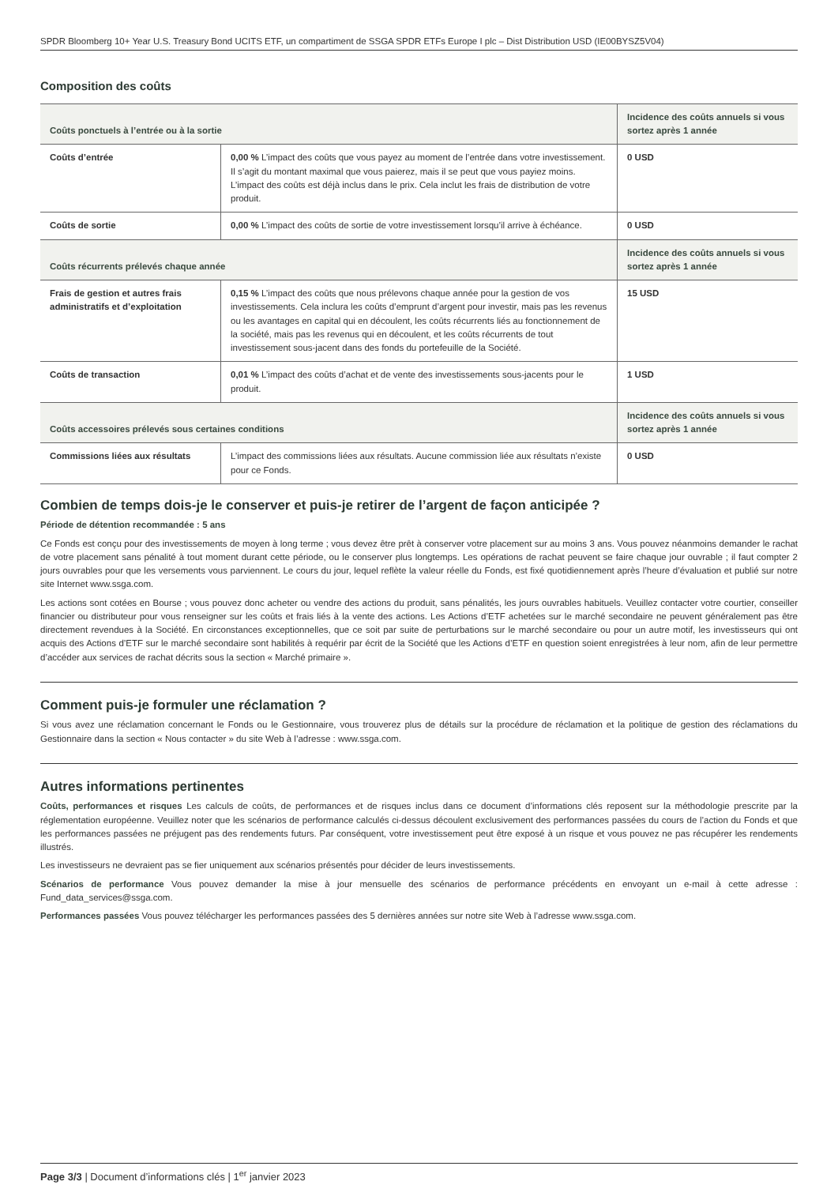SPDR Bloomberg 10+ Year U.S. Treasury Bond UCITS ETF, un compartiment de SSGA SPDR ETFs Europe I plc – Dist Distribution USD (IE00BYSZ5V04)
Composition des coûts
| Coûts ponctuels à l’entrée ou à la sortie | | Incidence des coûts annuels si vous sortez après 1 année |
| --- | --- | --- |
| Coûts d’entrée | 0,00 % L’impact des coûts que vous payez au moment de l’entrée dans votre investissement. Il s’agit du montant maximal que vous paierez, mais il se peut que vous payiez moins. L’impact des coûts est déjà inclus dans le prix. Cela inclut les frais de distribution de votre produit. | 0 USD |
| Coûts de sortie | 0,00 % L’impact des coûts de sortie de votre investissement lorsqu’il arrive à échéance. | 0 USD |
| Coûts récurrents prélevés chaque année | | Incidence des coûts annuels si vous sortez après 1 année |
| Frais de gestion et autres frais administratifs et d’exploitation | 0,15 % L’impact des coûts que nous prélevons chaque année pour la gestion de vos investissements. Cela inclura les coûts d’emprunt d’argent pour investir, mais pas les revenus ou les avantages en capital qui en découlent, les coûts récurrents liés au fonctionnement de la société, mais pas les revenus qui en découlent, et les coûts récurrents de tout investissement sous-jacent dans des fonds du portefeuille de la Société. | 15 USD |
| Coûts de transaction | 0,01 % L’impact des coûts d’achat et de vente des investissements sous-jacents pour le produit. | 1 USD |
| Coûts accessoires prélevés sous certaines conditions | | Incidence des coûts annuels si vous sortez après 1 année |
| Commissions liées aux résultats | L’impact des commissions liées aux résultats. Aucune commission liée aux résultats n’existe pour ce Fonds. | 0 USD |
Combien de temps dois-je le conserver et puis-je retirer de l’argent de façon anticipée ?
Période de détention recommandée : 5 ans
Ce Fonds est conçu pour des investissements de moyen à long terme ; vous devez être prêt à conserver votre placement sur au moins 3 ans. Vous pouvez néanmoins demander le rachat de votre placement sans pénalité à tout moment durant cette période, ou le conserver plus longtemps. Les opérations de rachat peuvent se faire chaque jour ouvrable ; il faut compter 2 jours ouvrables pour que les versements vous parviennent. Le cours du jour, lequel reflète la valeur réelle du Fonds, est fixé quotidiennement après l’heure d’évaluation et publié sur notre site Internet www.ssga.com.
Les actions sont cotées en Bourse ; vous pouvez donc acheter ou vendre des actions du produit, sans pénalités, les jours ouvrables habituels. Veuillez contacter votre courtier, conseiller financier ou distributeur pour vous renseigner sur les coûts et frais liés à la vente des actions. Les Actions d’ETF achetées sur le marché secondaire ne peuvent généralement pas être directement revendues à la Société. En circonstances exceptionnelles, que ce soit par suite de perturbations sur le marché secondaire ou pour un autre motif, les investisseurs qui ont acquis des Actions d’ETF sur le marché secondaire sont habilités à requérir par écrit de la Société que les Actions d’ETF en question soient enregistrées à leur nom, afin de leur permettre d’accéder aux services de rachat décrits sous la section « Marché primaire ».
Comment puis-je formuler une réclamation ?
Si vous avez une réclamation concernant le Fonds ou le Gestionnaire, vous trouverez plus de détails sur la procédure de réclamation et la politique de gestion des réclamations du Gestionnaire dans la section « Nous contacter » du site Web à l’adresse : www.ssga.com.
Autres informations pertinentes
Coûts, performances et risques Les calculs de coûts, de performances et de risques inclus dans ce document d’informations clés reposent sur la méthodologie prescrite par la réglementation européenne. Veuillez noter que les scénarios de performance calculés ci-dessus découlent exclusivement des performances passées du cours de l’action du Fonds et que les performances passées ne préjugent pas des rendements futurs. Par conséquent, votre investissement peut être exposé à un risque et vous pouvez ne pas récupérer les rendements illustrés.
Les investisseurs ne devraient pas se fier uniquement aux scénarios présentés pour décider de leurs investissements.
Scénarios de performance Vous pouvez demander la mise à jour mensuelle des scénarios de performance précédents en envoyant un e-mail à cette adresse : Fund_data_services@ssga.com.
Performances passées Vous pouvez télécharger les performances passées des 5 dernières années sur notre site Web à l’adresse www.ssga.com.
Page 3/3 | Document d’informations clés | 1<sup>er</sup> janvier 2023